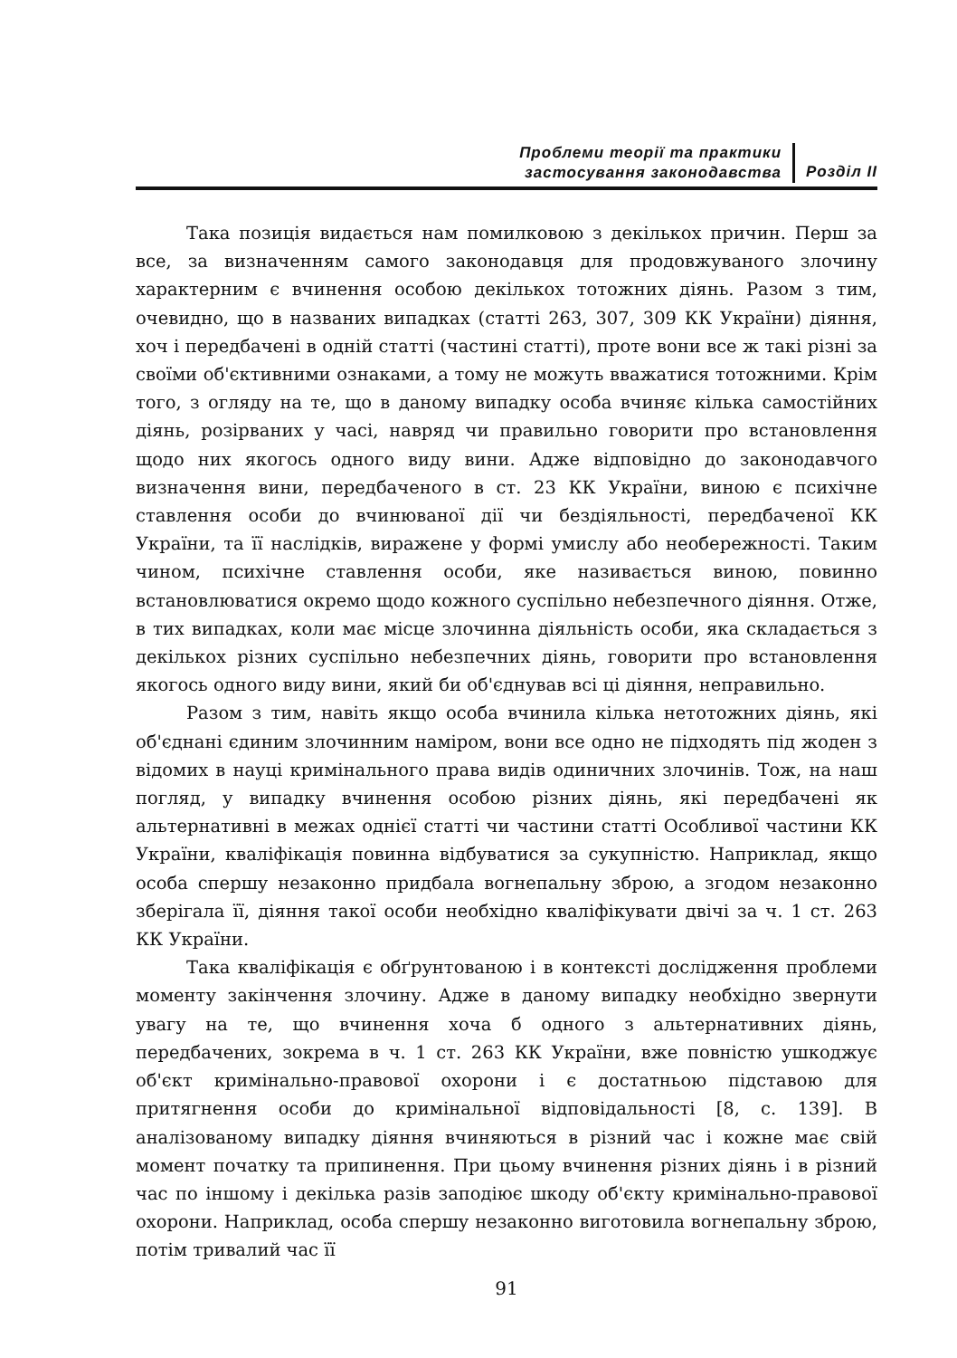Проблеми теорії та практики
застосування законодавства
Розділ ІІ
Така позиція видається нам помилковою з декількох причин. Перш за все, за визначенням самого законодавця для продовжуваного злочину характерним є вчинення особою декількох тотожних діянь. Разом з тим, очевидно, що в названих випадках (статті 263, 307, 309 КК України) діяння, хоч і передбачені в одній статті (частині статті), проте вони все ж такі різні за своїми об'єктивними ознаками, а тому не можуть вважатися тотожними. Крім того, з огляду на те, що в даному випадку особа вчиняє кілька самостійних діянь, розірваних у часі, навряд чи правильно говорити про встановлення щодо них якогось одного виду вини. Адже відповідно до законодавчого визначення вини, передбаченого в ст. 23 КК України, виною є психічне ставлення особи до вчинюваної дії чи бездіяльності, передбаченої КК України, та її наслідків, виражене у формі умислу або необережності. Таким чином, психічне ставлення особи, яке називається виною, повинно встановлюватися окремо щодо кожного суспільно небезпечного діяння. Отже, в тих випадках, коли має місце злочинна діяльність особи, яка складається з декількох різних суспільно небезпечних діянь, говорити про встановлення якогось одного виду вини, який би об'єднував всі ці діяння, неправильно.
Разом з тим, навіть якщо особа вчинила кілька нетотожних діянь, які об'єднані єдиним злочинним наміром, вони все одно не підходять під жоден з відомих в науці кримінального права видів одиничних злочинів. Тож, на наш погляд, у випадку вчинення особою різних діянь, які передбачені як альтернативні в межах однієї статті чи частини статті Особливої частини КК України, кваліфікація повинна відбуватися за сукупністю. Наприклад, якщо особа спершу незаконно придбала вогнепальну зброю, а згодом незаконно зберігала її, діяння такої особи необхідно кваліфікувати двічі за ч. 1 ст. 263 КК України.
Така кваліфікація є обґрунтованою і в контексті дослідження проблеми моменту закінчення злочину. Адже в даному випадку необхідно звернути увагу на те, що вчинення хоча б одного з альтернативних діянь, передбачених, зокрема в ч. 1 ст. 263 КК України, вже повністю ушкоджує об'єкт кримінально-правової охорони і є достатньою підставою для притягнення особи до кримінальної відповідальності [8, с. 139]. В аналізованому випадку діяння вчиняються в різний час і кожне має свій момент початку та припинення. При цьому вчинення різних діянь і в різний час по іншому і декілька разів заподіює шкоду об'єкту кримінально-правової охорони. Наприклад, особа спершу незаконно виготовила вогнепальну зброю, потім тривалий час її
91